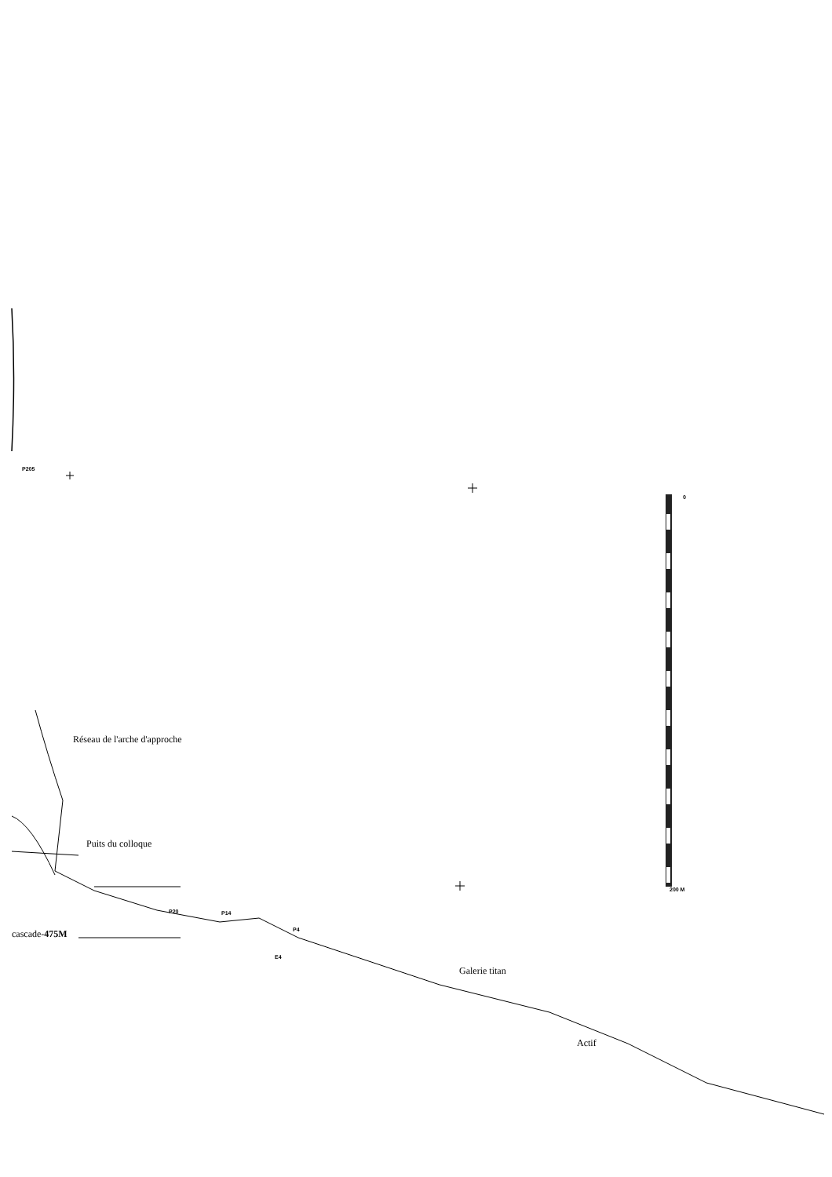P205
0
200 M
Réseau de l'arche d'approche
Puits du colloque
P20 P14
cascade-475M P4
E4
Galerie titan
Actif